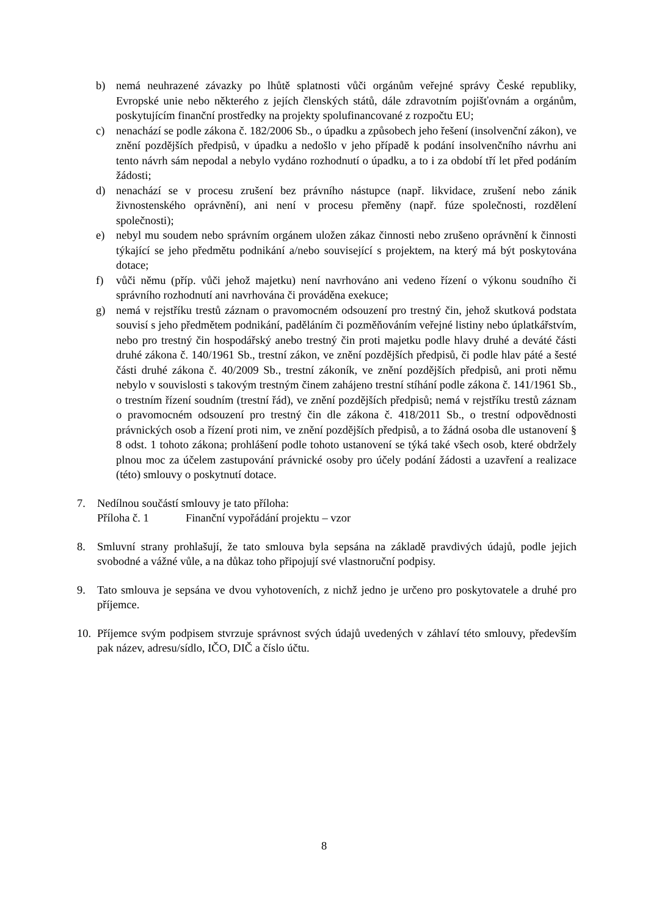b) nemá neuhrazené závazky po lhůtě splatnosti vůči orgánům veřejné správy České republiky, Evropské unie nebo některého z jejích členských států, dále zdravotním pojišťovnám a orgánům, poskytujícím finanční prostředky na projekty spolufinancované z rozpočtu EU;
c) nenachází se podle zákona č. 182/2006 Sb., o úpadku a způsobech jeho řešení (insolvenční zákon), ve znění pozdějších předpisů, v úpadku a nedošlo v jeho případě k podání insolvenčního návrhu ani tento návrh sám nepodal a nebylo vydáno rozhodnutí o úpadku, a to i za období tří let před podáním žádosti;
d) nenachází se v procesu zrušení bez právního nástupce (např. likvidace, zrušení nebo zánik živnostenského oprávnění), ani není v procesu přeměny (např. fúze společnosti, rozdělení společnosti);
e) nebyl mu soudem nebo správním orgánem uložen zákaz činnosti nebo zrušeno oprávnění k činnosti týkající se jeho předmětu podnikání a/nebo související s projektem, na který má být poskytována dotace;
f) vůči němu (příp. vůči jehož majetku) není navrhováno ani vedeno řízení o výkonu soudního či správního rozhodnutí ani navrhována či prováděna exekuce;
g) nemá v rejstříku trestů záznam o pravomocném odsouzení pro trestný čin, jehož skutková podstata souvisí s jeho předmětem podnikání, paděláním či pozměňováním veřejné listiny nebo úplatkářstvím, nebo pro trestný čin hospodářský anebo trestný čin proti majetku podle hlavy druhé a deváté části druhé zákona č. 140/1961 Sb., trestní zákon, ve znění pozdějších předpisů, či podle hlav páté a šesté části druhé zákona č. 40/2009 Sb., trestní zákoník, ve znění pozdějších předpisů, ani proti němu nebylo v souvislosti s takovým trestným činem zahájeno trestní stíhání podle zákona č. 141/1961 Sb., o trestním řízení soudním (trestní řád), ve znění pozdějších předpisů; nemá v rejstříku trestů záznam o pravomocném odsouzení pro trestný čin dle zákona č. 418/2011 Sb., o trestní odpovědnosti právnických osob a řízení proti nim, ve znění pozdějších předpisů, a to žádná osoba dle ustanovení § 8 odst. 1 tohoto zákona; prohlášení podle tohoto ustanovení se týká také všech osob, které obdržely plnou moc za účelem zastupování právnické osoby pro účely podání žádosti a uzavření a realizace (této) smlouvy o poskytnutí dotace.
7. Nedílnou součástí smlouvy je tato příloha:
Příloha č. 1 Finanční vypořádání projektu – vzor
8. Smluvní strany prohlašují, že tato smlouva byla sepsána na základě pravdivých údajů, podle jejich svobodné a vážné vůle, a na důkaz toho připojují své vlastnoruční podpisy.
9. Tato smlouva je sepsána ve dvou vyhotoveních, z nichž jedno je určeno pro poskytovatele a druhé pro příjemce.
10. Příjemce svým podpisem stvrzuje správnost svých údajů uvedených v záhlaví této smlouvy, především pak název, adresu/sídlo, IČO, DIČ a číslo účtu.
8